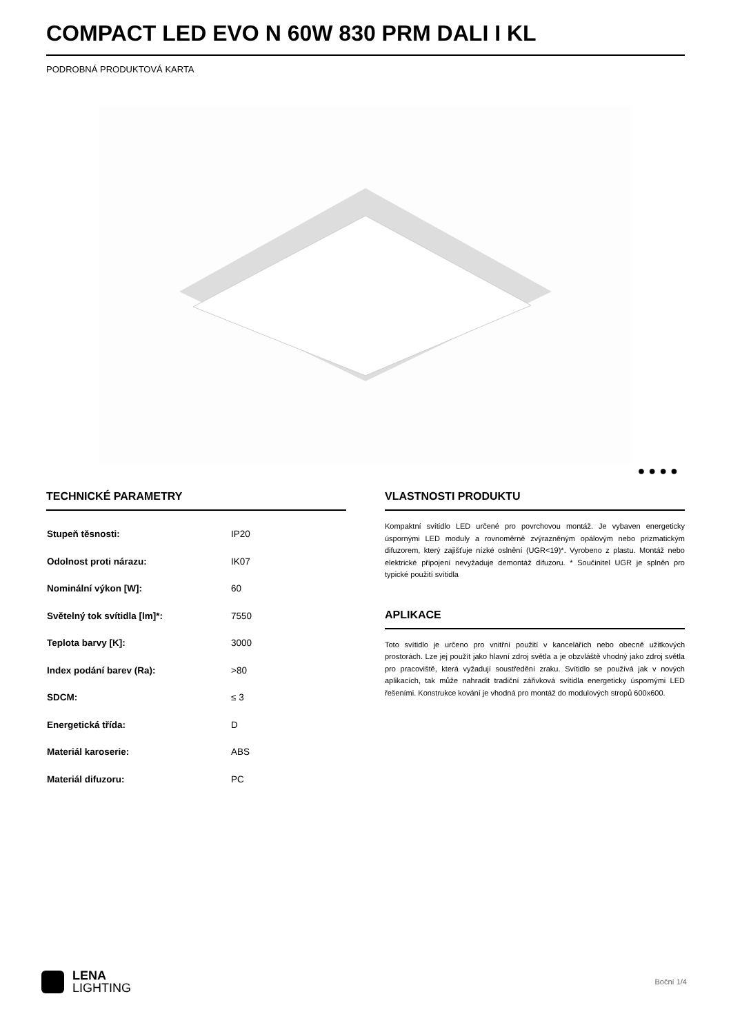COMPACT LED EVO N 60W 830 PRM DALI I KL
PODROBNÁ PRODUKTOVÁ KARTA
● ● ● ●
TECHNICKÉ PARAMETRY
| Stupeň těsnosti: | IP20 |
| Odolnost proti nárazu: | IK07 |
| Nominální výkon [W]: | 60 |
| Světelný tok svítidla [lm]*: | 7550 |
| Teplota barvy [K]: | 3000 |
| Index podání barev (Ra): | >80 |
| SDCM: | ≤ 3 |
| Energetická třída: | D |
| Materiál karoserie: | ABS |
| Materiál difuzoru: | PC |
VLASTNOSTI PRODUKTU
Kompaktní svítidlo LED určené pro povrchovou montáž. Je vybaven energeticky úspornými LED moduly a rovnoměrně zvýrazněným opálovým nebo prizmatickým difuzorem, který zajišťuje nízké oslnění (UGR<19)*. Vyrobeno z plastu. Montáž nebo elektrické připojení nevyžaduje demontáž difuzoru. * Součinitel UGR je splněn pro typické použití svítidla
APLIKACE
Toto svítidlo je určeno pro vnitřní použití v kancelářích nebo obecně užitkových prostorách. Lze jej použít jako hlavní zdroj světla a je obzvláště vhodný jako zdroj světla pro pracoviště, která vyžadují soustředění zraku. Svítidlo se používá jak v nových aplikacích, tak může nahradit tradiční zářivková svítidla energeticky úspornými LED řešeními. Konstrukce kování je vhodná pro montáž do modulových stropů 600x600.
LENA
LIGHTING
Boční 1/4